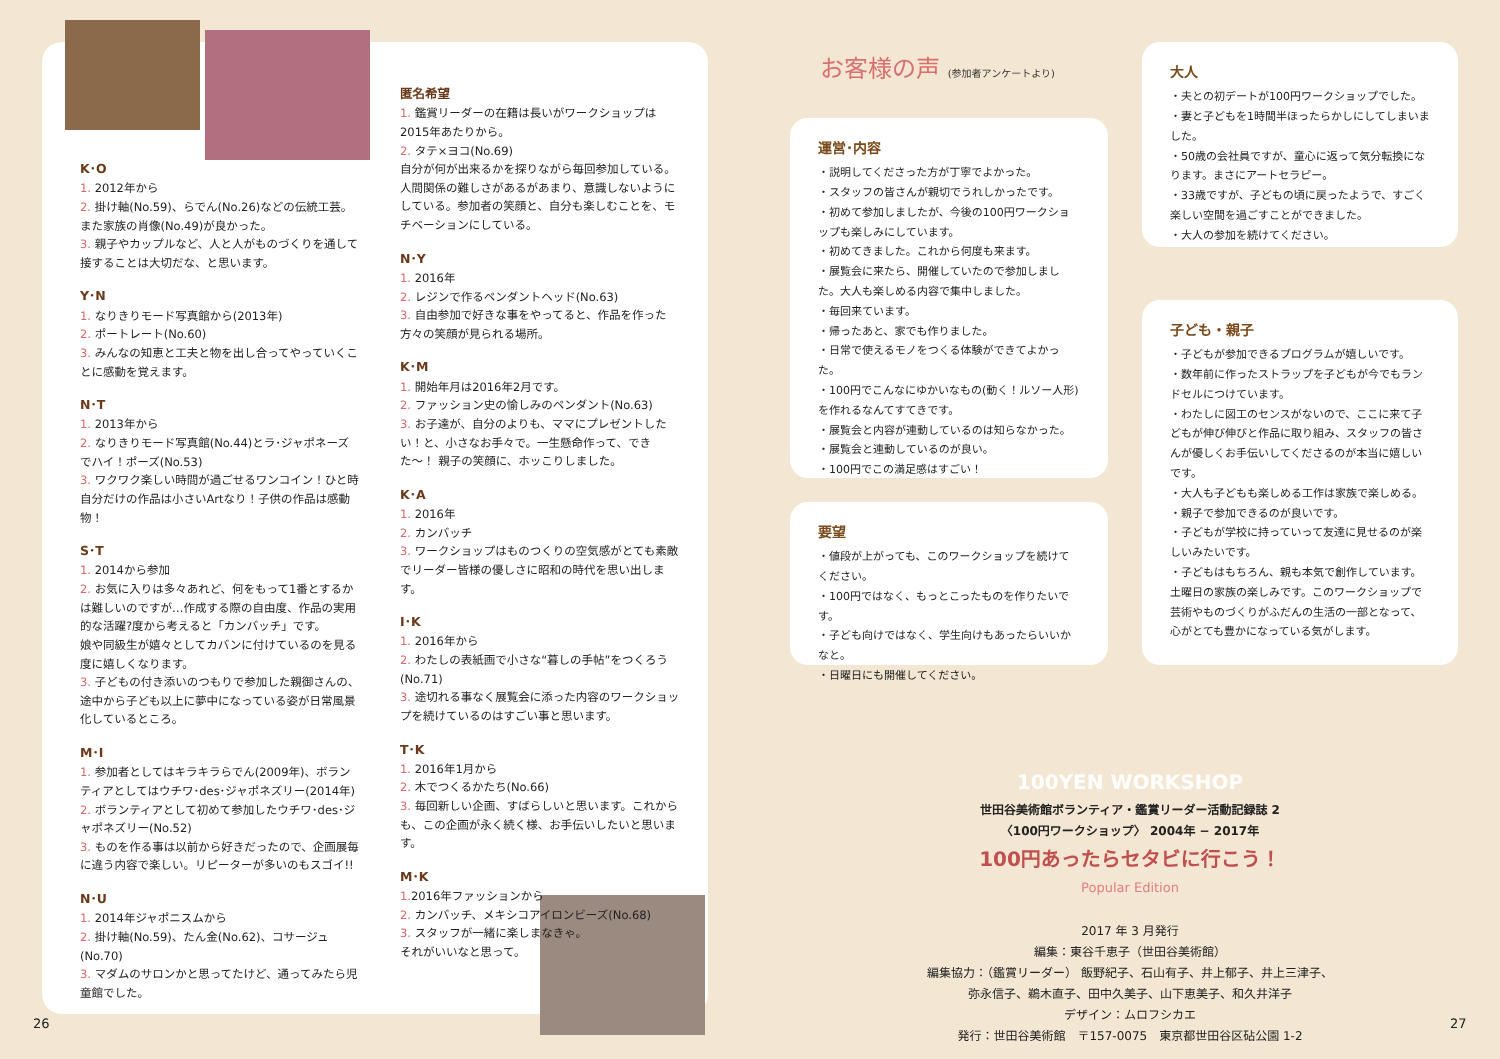K･O
1. 2012年から
2. 掛け軸(No.59)、らでん(No.26)などの伝統工芸。また家族の肖像(No.49)が良かった。
3. 親子やカップルなど、人と人がものづくりを通して接することは大切だな、と思います。
Y･N
1. なりきりモード写真館から(2013年)
2. ポートレート(No.60)
3. みんなの知恵と工夫と物を出し合ってやっていくことに感動を覚えます。
N･T
1. 2013年から
2. なりきりモード写真館(No.44)とラ･ジャポネーズでハイ！ポーズ(No.53)
3. ワクワク楽しい時間が過ごせるワンコイン！ひと時自分だけの作品は小さいArtなり！子供の作品は感動物！
S･T
1. 2014から参加
2. お気に入りは多々あれど、何をもって1番とするかは難しいのですが…作成する際の自由度、作品の実用的な活躍?度から考えると「カンバッチ」です。
娘や同級生が嬉々としてカバンに付けているのを見る度に嬉しくなります。
3. 子どもの付き添いのつもりで参加した親御さんの、途中から子ども以上に夢中になっている姿が日常風景化しているところ。
M･I
1. 参加者としてはキラキラらでん(2009年)、ボランティアとしてはウチワ･des･ジャポネズリー(2014年)
2. ボランティアとして初めて参加したウチワ･des･ジャポネズリー(No.52)
3. ものを作る事は以前から好きだったので、企画展毎に違う内容で楽しい。リピーターが多いのもスゴイ!!
N･U
1. 2014年ジャポニスムから
2. 掛け軸(No.59)、たん金(No.62)、コサージュ(No.70)
3. マダムのサロンかと思ってたけど、通ってみたら児童館でした。
匿名希望
1. 鑑賞リーダーの在籍は長いがワークショップは2015年あたりから。
2. タテ×ヨコ(No.69)
自分が何が出来るかを探りながら毎回参加している。人間関係の難しさがあるがあまり、意識しないようにしている。参加者の笑顔と、自分も楽しむことを、モチベーションにしている。
N･Y
1. 2016年
2. レジンで作るペンダントヘッド(No.63)
3. 自由参加で好きな事をやってると、作品を作った方々の笑顔が見られる場所。
K･M
1. 開始年月は2016年2月です。
2. ファッション史の愉しみのペンダント(No.63)
3. お子達が、自分のよりも、ママにプレゼントしたい！と、小さなお手々で。一生懸命作って、できた〜！ 親子の笑顔に、ホッこりしました。
K･A
1. 2016年
2. カンバッチ
3. ワークショップはものつくりの空気感がとても素敵でリーダー皆様の優しさに昭和の時代を思い出します。
I･K
1. 2016年から
2. わたしの表紙画で小さな“暮しの手帖”をつくろう(No.71)
3. 途切れる事なく展覧会に添った内容のワークショップを続けているのはすごい事と思います。
T･K
1. 2016年1月から
2. 木でつくるかたち(No.66)
3. 毎回新しい企画、すばらしいと思います。これからも、この企画が永く続く様、お手伝いしたいと思います。
M･K
1. 2016年ファッションから
2. カンバッチ、メキシコアイロンビーズ(No.68)
3. スタッフが一緒に楽しまなきゃ。
それがいいなと思って。
お客様の声 (参加者アンケートより)
運営･内容
・説明してくださった方が丁寧でよかった。
・スタッフの皆さんが親切でうれしかったです。
・初めて参加しましたが、今後の100円ワークショップも楽しみにしています。
・初めてきました。これから何度も来ます。
・展覧会に来たら、開催していたので参加しました。大人も楽しめる内容で集中しました。
・毎回来ています。
・帰ったあと、家でも作りました。
・日常で使えるモノをつくる体験ができてよかった。
・100円でこんなにゆかいなもの(動く！ルソー人形)を作れるなんてすてきです。
・展覧会と内容が連動しているのは知らなかった。
・展覧会と連動しているのが良い。
・100円でこの満足感はすごい！
要望
・値段が上がっても、このワークショップを続けてください。
・100円ではなく、もっとこったものを作りたいです。
・子ども向けではなく、学生向けもあったらいいかなと。
・日曜日にも開催してください。
大人
・夫との初デートが100円ワークショップでした。
・妻と子どもを1時間半ほったらかしにしてしまいました。
・50歳の会社員ですが、童心に返って気分転換になります。まさにアートセラピー。
・33歳ですが、子どもの頃に戻ったようで、すごく楽しい空間を過ごすことができました。
・大人の参加を続けてください。
子ども・親子
・子どもが参加できるプログラムが嬉しいです。
・数年前に作ったストラップを子どもが今でもランドセルにつけています。
・わたしに図工のセンスがないので、ここに来て子どもが伸び伸びと作品に取り組み、スタッフの皆さんが優しくお手伝いしてくださるのが本当に嬉しいです。
・大人も子どもも楽しめる工作は家族で楽しめる。
・親子で参加できるのが良いです。
・子どもが学校に持っていって友達に見せるのが楽しいみたいです。
・子どもはもちろん、親も本気で創作しています。土曜日の家族の楽しみです。このワークショップで芸術やものづくりがふだんの生活の一部となって、心がとても豊かになっている気がします。
100YEN WORKSHOP
世田谷美術館ボランティア・鑑賞リーダー活動記録誌 2
〈100円ワークショップ〉 2004年 − 2017年
100円あったらセタビに行こう！
Popular Edition
2017 年 3 月発行
編集：東谷千恵子（世田谷美術館）
編集協力：（鑑賞リーダー） 飯野紀子、石山有子、井上郁子、井上三津子、
弥永信子、鵜木直子、田中久美子、山下恵美子、和久井洋子
デザイン：ムロフシカエ
発行：世田谷美術館　〒157-0075　東京都世田谷区砧公園 1-2
26 27